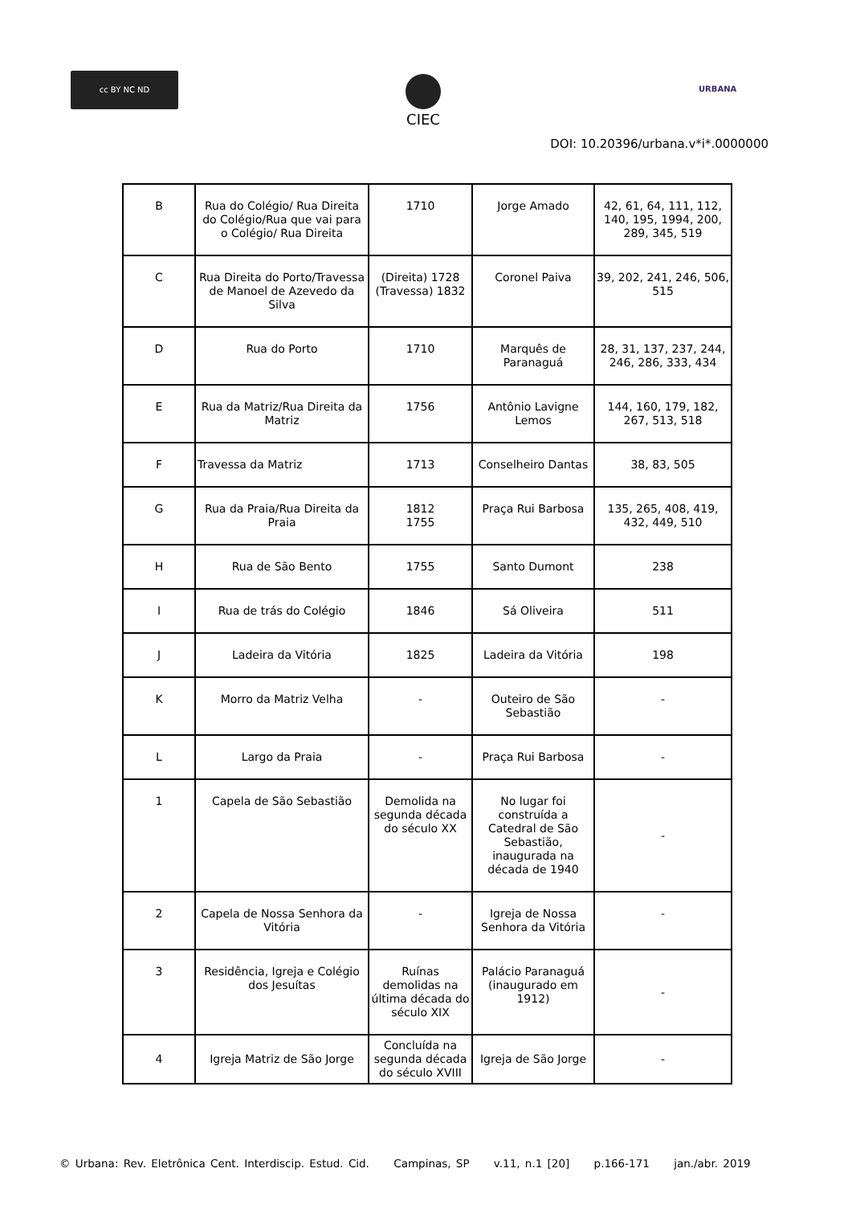cc BY NC ND CIEC
URBANA
DOI: 10.20396/urbana.v*i*.0000000
| B | Rua do Colégio/ Rua Direita do Colégio/Rua que vai para o Colégio/ Rua Direita | 1710 | Jorge Amado | 42, 61, 64, 111, 112, 140, 195, 1994, 200, 289, 345, 519 |
| C | Rua Direita do Porto/Travessa de Manoel de Azevedo da Silva | (Direita) 1728 (Travessa) 1832 | Coronel Paiva | 39, 202, 241, 246, 506, 515 |
| D | Rua do Porto | 1710 | Marquês de Paranaguá | 28, 31, 137, 237, 244, 246, 286, 333, 434 |
| E | Rua da Matriz/Rua Direita da Matriz | 1756 | Antônio Lavigne Lemos | 144, 160, 179, 182, 267, 513, 518 |
| F | Travessa da Matriz | 1713 | Conselheiro Dantas | 38, 83, 505 |
| G | Rua da Praia/Rua Direita da Praia | 1812 1755 | Praça Rui Barbosa | 135, 265, 408, 419, 432, 449, 510 |
| H | Rua de São Bento | 1755 | Santo Dumont | 238 |
| I | Rua de trás do Colégio | 1846 | Sá Oliveira | 511 |
| J | Ladeira da Vitória | 1825 | Ladeira da Vitória | 198 |
| K | Morro da Matriz Velha | - | Outeiro de São Sebastião | - |
| L | Largo da Praia | - | Praça Rui Barbosa | - |
| 1 | Capela de São Sebastião | Demolida na segunda década do século XX | No lugar foi construída a Catedral de São Sebastião, inaugurada na década de 1940 | - |
| 2 | Capela de Nossa Senhora da Vitória | - | Igreja de Nossa Senhora da Vitória | - |
| 3 | Residência, Igreja e Colégio dos Jesuítas | Ruínas demolidas na última década do século XIX | Palácio Paranaguá (inaugurado em 1912) | - |
| 4 | Igreja Matriz de São Jorge | Concluída na segunda década do século XVIII | Igreja de São Jorge | - |
© Urbana: Rev. Eletrônica Cent. Interdiscip. Estud. Cid. Campinas, SP v.11, n.1 [20] p.166-171 jan./abr. 2019